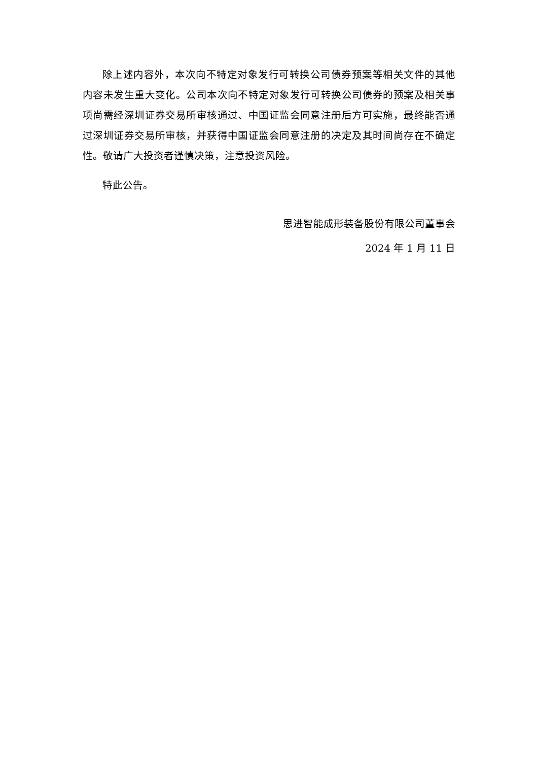除上述内容外，本次向不特定对象发行可转换公司债券预案等相关文件的其他内容未发生重大变化。公司本次向不特定对象发行可转换公司债券的预案及相关事项尚需经深圳证券交易所审核通过、中国证监会同意注册后方可实施，最终能否通过深圳证券交易所审核，并获得中国证监会同意注册的决定及其时间尚存在不确定性。敬请广大投资者谨慎决策，注意投资风险。
特此公告。
思进智能成形装备股份有限公司董事会
2024 年 1 月 11 日